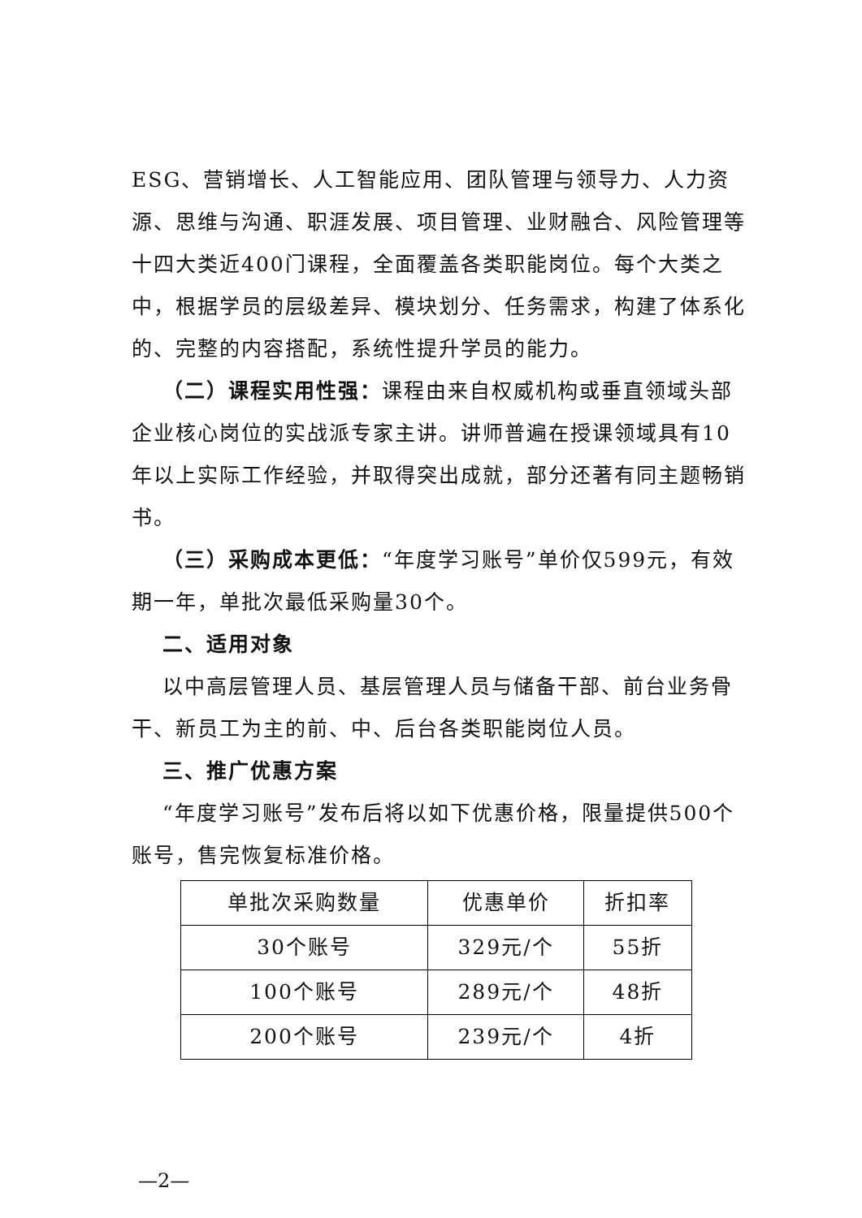ESG、营销增长、人工智能应用、团队管理与领导力、人力资源、思维与沟通、职涯发展、项目管理、业财融合、风险管理等十四大类近400门课程，全面覆盖各类职能岗位。每个大类之中，根据学员的层级差异、模块划分、任务需求，构建了体系化的、完整的内容搭配，系统性提升学员的能力。
（二）课程实用性强：课程由来自权威机构或垂直领域头部企业核心岗位的实战派专家主讲。讲师普遍在授课领域具有10年以上实际工作经验，并取得突出成就，部分还著有同主题畅销书。
（三）采购成本更低：“年度学习账号”单价仅599元，有效期一年，单批次最低采购量30个。
二、适用对象
以中高层管理人员、基层管理人员与储备干部、前台业务骨干、新员工为主的前、中、后台各类职能岗位人员。
三、推广优惠方案
“年度学习账号”发布后将以如下优惠价格，限量提供500个账号，售完恢复标准价格。
| 单批次采购数量 | 优惠单价 | 折扣率 |
| 30个账号 | 329元/个 | 55折 |
| 100个账号 | 289元/个 | 48折 |
| 200个账号 | 239元/个 | 4折 |
—2—